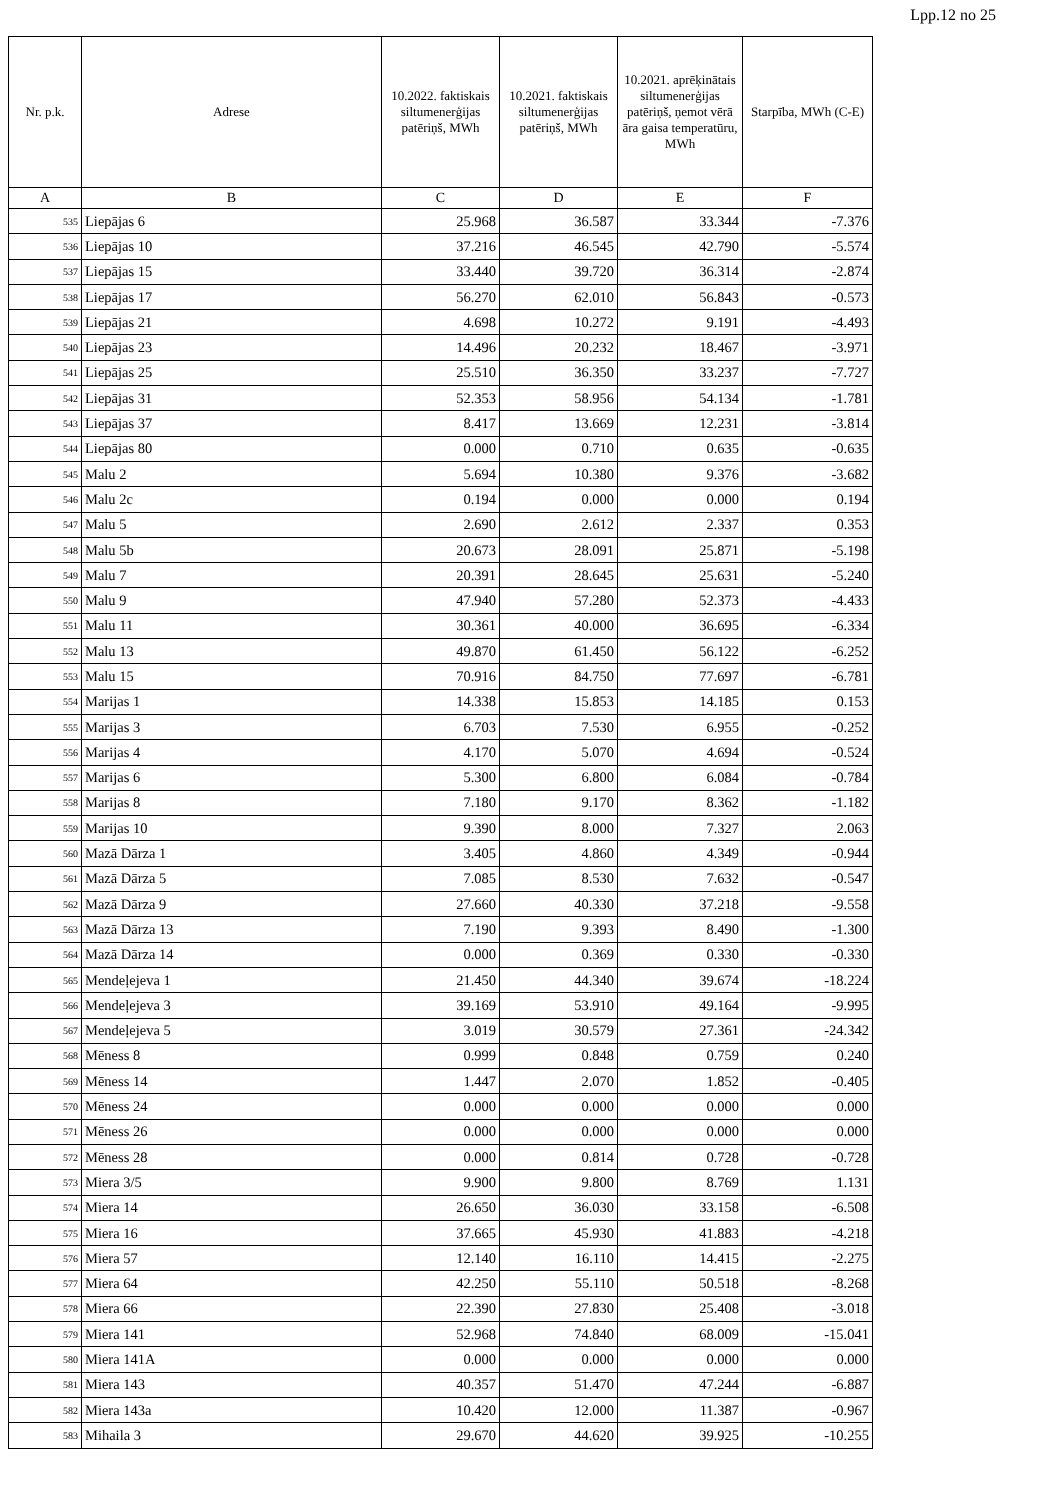Lpp.12 no 25
| Nr. p.k. | Adrese | 10.2022. faktiskais siltumenerģijas patēriņš, MWh | 10.2021. faktiskais siltumenerģijas patēriņš, MWh | 10.2021. aprēķinātais siltumenerģijas patēriņš, ņemot vērā āra gaisa temperatūru, MWh | Starpība, MWh (C-E) |
| --- | --- | --- | --- | --- | --- |
| A | B | C | D | E | F |
| 535 | Liepājas 6 | 25.968 | 36.587 | 33.344 | -7.376 |
| 536 | Liepājas 10 | 37.216 | 46.545 | 42.790 | -5.574 |
| 537 | Liepājas 15 | 33.440 | 39.720 | 36.314 | -2.874 |
| 538 | Liepājas 17 | 56.270 | 62.010 | 56.843 | -0.573 |
| 539 | Liepājas 21 | 4.698 | 10.272 | 9.191 | -4.493 |
| 540 | Liepājas 23 | 14.496 | 20.232 | 18.467 | -3.971 |
| 541 | Liepājas 25 | 25.510 | 36.350 | 33.237 | -7.727 |
| 542 | Liepājas 31 | 52.353 | 58.956 | 54.134 | -1.781 |
| 543 | Liepājas 37 | 8.417 | 13.669 | 12.231 | -3.814 |
| 544 | Liepājas 80 | 0.000 | 0.710 | 0.635 | -0.635 |
| 545 | Malu 2 | 5.694 | 10.380 | 9.376 | -3.682 |
| 546 | Malu 2c | 0.194 | 0.000 | 0.000 | 0.194 |
| 547 | Malu 5 | 2.690 | 2.612 | 2.337 | 0.353 |
| 548 | Malu 5b | 20.673 | 28.091 | 25.871 | -5.198 |
| 549 | Malu 7 | 20.391 | 28.645 | 25.631 | -5.240 |
| 550 | Malu 9 | 47.940 | 57.280 | 52.373 | -4.433 |
| 551 | Malu 11 | 30.361 | 40.000 | 36.695 | -6.334 |
| 552 | Malu 13 | 49.870 | 61.450 | 56.122 | -6.252 |
| 553 | Malu 15 | 70.916 | 84.750 | 77.697 | -6.781 |
| 554 | Marijas 1 | 14.338 | 15.853 | 14.185 | 0.153 |
| 555 | Marijas 3 | 6.703 | 7.530 | 6.955 | -0.252 |
| 556 | Marijas 4 | 4.170 | 5.070 | 4.694 | -0.524 |
| 557 | Marijas 6 | 5.300 | 6.800 | 6.084 | -0.784 |
| 558 | Marijas 8 | 7.180 | 9.170 | 8.362 | -1.182 |
| 559 | Marijas 10 | 9.390 | 8.000 | 7.327 | 2.063 |
| 560 | Mazā Dārza 1 | 3.405 | 4.860 | 4.349 | -0.944 |
| 561 | Mazā Dārza 5 | 7.085 | 8.530 | 7.632 | -0.547 |
| 562 | Mazā Dārza 9 | 27.660 | 40.330 | 37.218 | -9.558 |
| 563 | Mazā Dārza 13 | 7.190 | 9.393 | 8.490 | -1.300 |
| 564 | Mazā Dārza 14 | 0.000 | 0.369 | 0.330 | -0.330 |
| 565 | Mendeļejeva 1 | 21.450 | 44.340 | 39.674 | -18.224 |
| 566 | Mendeļejeva 3 | 39.169 | 53.910 | 49.164 | -9.995 |
| 567 | Mendeļejeva 5 | 3.019 | 30.579 | 27.361 | -24.342 |
| 568 | Mēness 8 | 0.999 | 0.848 | 0.759 | 0.240 |
| 569 | Mēness 14 | 1.447 | 2.070 | 1.852 | -0.405 |
| 570 | Mēness 24 | 0.000 | 0.000 | 0.000 | 0.000 |
| 571 | Mēness 26 | 0.000 | 0.000 | 0.000 | 0.000 |
| 572 | Mēness 28 | 0.000 | 0.814 | 0.728 | -0.728 |
| 573 | Miera 3/5 | 9.900 | 9.800 | 8.769 | 1.131 |
| 574 | Miera 14 | 26.650 | 36.030 | 33.158 | -6.508 |
| 575 | Miera 16 | 37.665 | 45.930 | 41.883 | -4.218 |
| 576 | Miera 57 | 12.140 | 16.110 | 14.415 | -2.275 |
| 577 | Miera 64 | 42.250 | 55.110 | 50.518 | -8.268 |
| 578 | Miera 66 | 22.390 | 27.830 | 25.408 | -3.018 |
| 579 | Miera 141 | 52.968 | 74.840 | 68.009 | -15.041 |
| 580 | Miera 141A | 0.000 | 0.000 | 0.000 | 0.000 |
| 581 | Miera 143 | 40.357 | 51.470 | 47.244 | -6.887 |
| 582 | Miera 143a | 10.420 | 12.000 | 11.387 | -0.967 |
| 583 | Mihaila 3 | 29.670 | 44.620 | 39.925 | -10.255 |